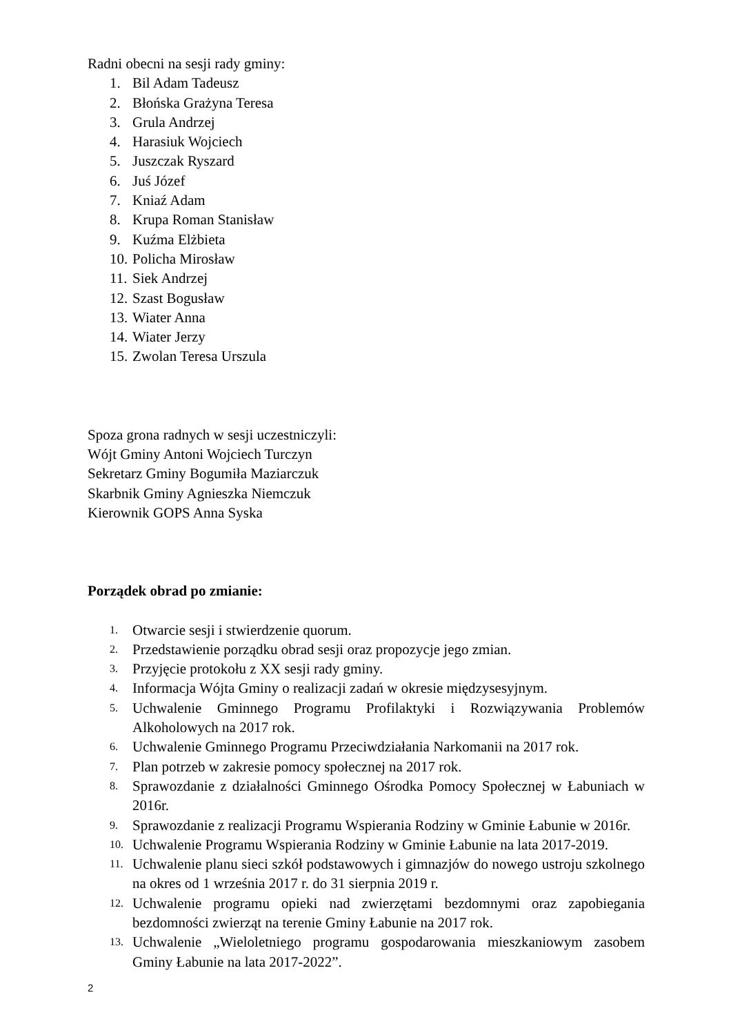Radni obecni na sesji rady gminy:
1. Bil Adam Tadeusz
2. Błońska Grażyna Teresa
3. Grula Andrzej
4. Harasiuk Wojciech
5. Juszczak Ryszard
6. Juś Józef
7. Kniaź Adam
8. Krupa Roman Stanisław
9. Kuźma Elżbieta
10. Policha Mirosław
11. Siek Andrzej
12. Szast Bogusław
13. Wiater Anna
14. Wiater Jerzy
15. Zwolan Teresa Urszula
Spoza grona radnych w sesji uczestniczyli:
Wójt Gminy Antoni Wojciech Turczyn
Sekretarz Gminy Bogumiła Maziarczuk
Skarbnik Gminy Agnieszka Niemczuk
Kierownik GOPS Anna Syska
Porządek obrad po zmianie:
1. Otwarcie sesji i stwierdzenie quorum.
2. Przedstawienie porządku obrad sesji oraz propozycje jego zmian.
3. Przyjęcie protokołu z XX sesji rady gminy.
4. Informacja Wójta Gminy o realizacji zadań w okresie międzysesyjnym.
5. Uchwalenie Gminnego Programu Profilaktyki i Rozwiązywania Problemów Alkoholowych na 2017 rok.
6. Uchwalenie Gminnego Programu Przeciwdziałania Narkomanii na 2017 rok.
7. Plan potrzeb w zakresie pomocy społecznej na 2017 rok.
8. Sprawozdanie z działalności Gminnego Ośrodka Pomocy Społecznej w Łabuniach w 2016r.
9. Sprawozdanie z realizacji Programu Wspierania Rodziny w Gminie Łabunie w 2016r.
10. Uchwalenie Programu Wspierania Rodziny w Gminie Łabunie na lata 2017-2019.
11. Uchwalenie planu sieci szkół podstawowych i gimnazjów do nowego ustroju szkolnego na okres od 1 września 2017 r. do 31 sierpnia 2019 r.
12. Uchwalenie programu opieki nad zwierzętami bezdomnymi oraz zapobiegania bezdomności zwierząt na terenie Gminy Łabunie na 2017 rok.
13. Uchwalenie „Wieloletniego programu gospodarowania mieszkaniowym zasobem Gminy Łabunie na lata 2017-2022”.
2